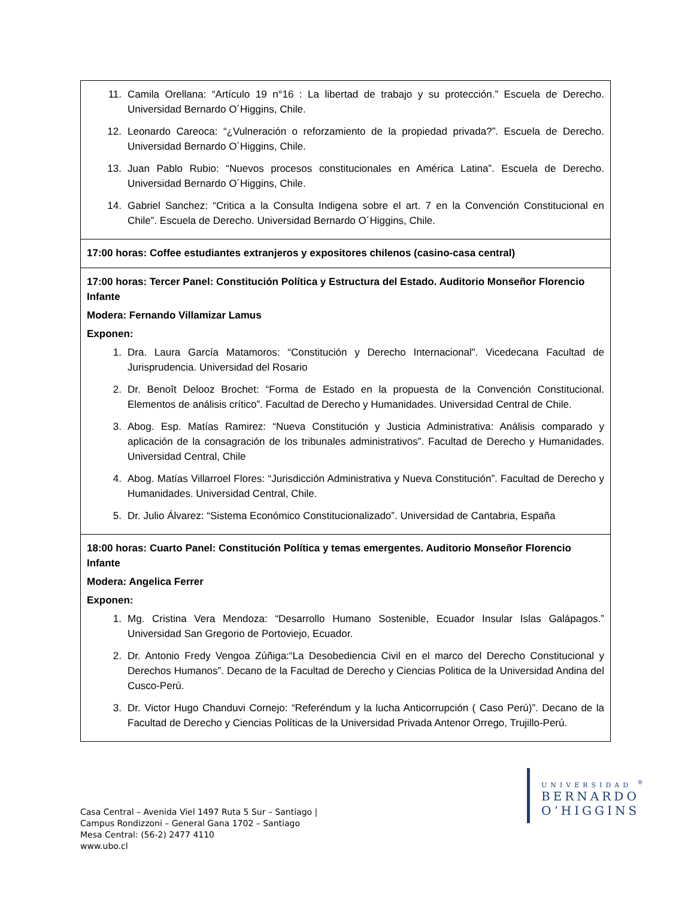| 11. Camila Orellana: “Artículo 19 n°16 : La libertad de trabajo y su protección.” Escuela de Derecho. Universidad Bernardo O´Higgins, Chile. 12. Leonardo Careoca: “¿Vulneración o reforzamiento de la propiedad privada?”. Escuela de Derecho. Universidad Bernardo O´Higgins, Chile. 13. Juan Pablo Rubio: “Nuevos procesos constitucionales en América Latina”. Escuela de Derecho. Universidad Bernardo O´Higgins, Chile. 14. Gabriel Sanchez: “Critica a la Consulta Indigena sobre el art. 7 en la Convención Constitucional en Chile”. Escuela de Derecho. Universidad Bernardo O´Higgins, Chile. |
| 17:00 horas: Coffee estudiantes extranjeros y expositores chilenos (casino-casa central) |
| 17:00 horas: Tercer Panel: Constitución Política y Estructura del Estado. Auditorio Monseñor Florencio Infante Modera: Fernando Villamizar Lamus Exponen: 1. Dra. Laura García Matamoros: “Constitución y Derecho Internacional”. Vicedecana Facultad de Jurisprudencia. Universidad del Rosario 2. Dr. Benoît Delooz Brochet: “Forma de Estado en la propuesta de la Convención Constitucional. Elementos de análisis crítico”. Facultad de Derecho y Humanidades. Universidad Central de Chile. 3. Abog. Esp. Matías Ramirez: “Nueva Constitución y Justicia Administrativa: Análisis comparado y aplicación de la consagración de los tribunales administrativos”. Facultad de Derecho y Humanidades. Universidad Central, Chile 4. Abog. Matías Villarroel Flores: “Jurisdicción Administrativa y Nueva Constitución”. Facultad de Derecho y Humanidades. Universidad Central, Chile. 5. Dr. Julio Álvarez: “Sistema Económico Constitucionalizado”. Universidad de Cantabria, España |
| 18:00 horas: Cuarto Panel: Constitución Política y temas emergentes. Auditorio Monseñor Florencio Infante Modera: Angelica Ferrer Exponen: 1. Mg. Cristina Vera Mendoza: “Desarrollo Humano Sostenible, Ecuador Insular Islas Galápagos.” Universidad San Gregorio de Portoviejo, Ecuador. 2. Dr. Antonio Fredy Vengoa Zúñiga:“La Desobediencia Civil en el marco del Derecho Constitucional y Derechos Humanos”. Decano de la Facultad de Derecho y Ciencias Politica de la Universidad Andina del Cusco-Perú. 3. Dr. Victor Hugo Chanduvi Cornejo: “Referéndum y la lucha Anticorrupción ( Caso Perú)”. Decano de la Facultad de Derecho y Ciencias Políticas de la Universidad Privada Antenor Orrego, Trujillo-Perú. |
Casa Central – Avenida Viel 1497 Ruta 5 Sur – Santiago |
Campus Rondizzoni – General Gana 1702 – Santiago
Mesa Central: (56-2) 2477 4110
www.ubo.cl
UNIVERSIDAD <sup>®</sup>
BERNARDO
O’HIGGINS